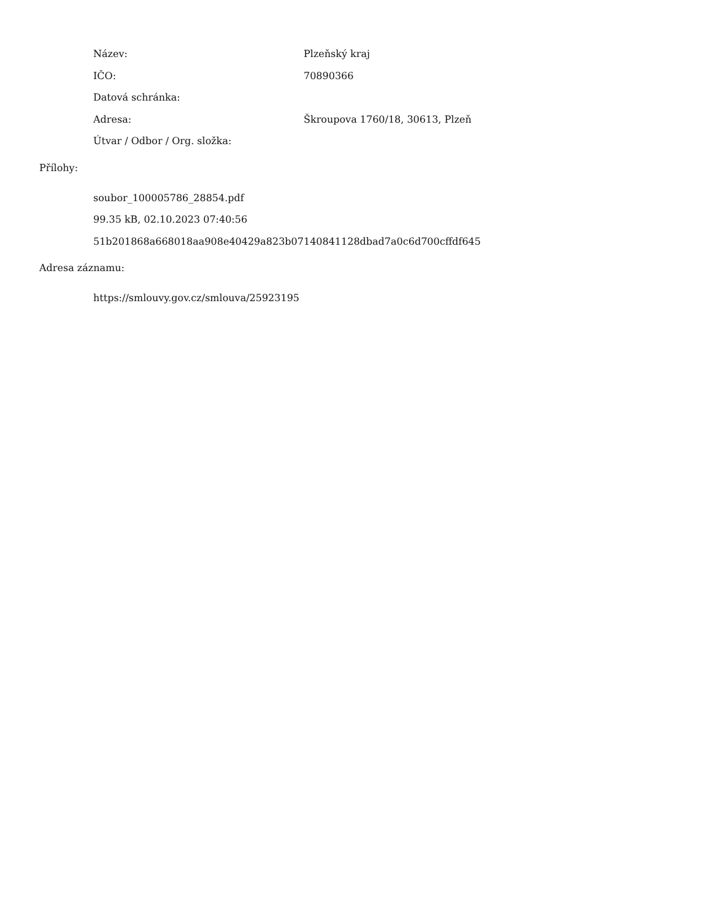Název: Plzeňský kraj
IČO: 70890366
Datová schránka:
Adresa: Škroupova 1760/18, 30613, Plzeň
Útvar / Odbor / Org. složka:
Přílohy:
soubor_100005786_28854.pdf
99.35 kB, 02.10.2023 07:40:56
51b201868a668018aa908e40429a823b07140841128dbad7a0c6d700cffdf645
Adresa záznamu:
https://smlouvy.gov.cz/smlouva/25923195